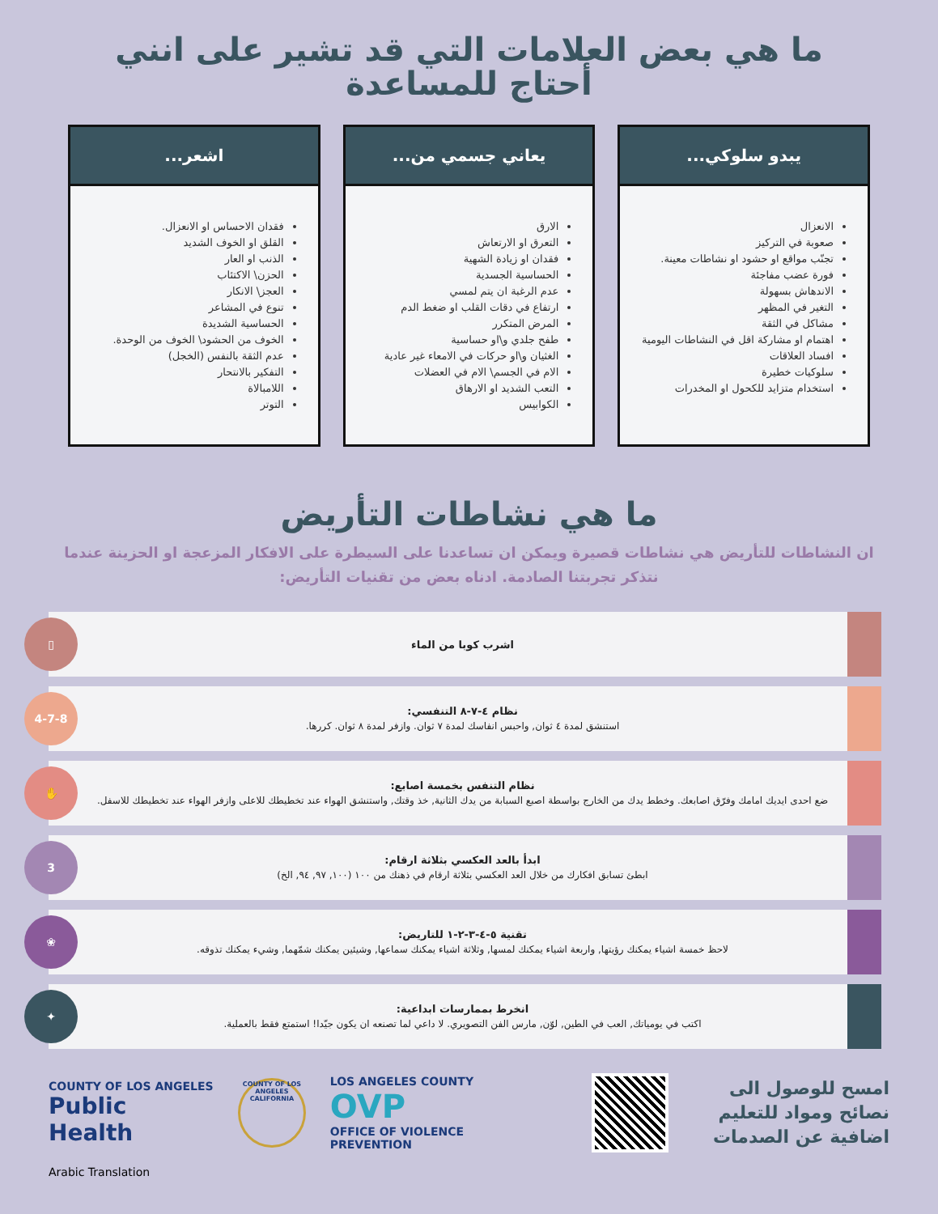ما هي بعض العلامات التي قد تشير على انني أحتاج للمساعدة
يبدو سلوكي...
الانعزال
صعوبة في التركيز
تجنّب مواقع او حشود او نشاطات معينة.
فورة عضب مفاجئة
الاندهاش بسهولة
التغير في المظهر
مشاكل في الثقة
اهتمام او مشاركة اقل في النشاطات اليومية
افساد العلاقات
سلوكيات خطيرة
استخدام متزايد للكحول او المخدرات
يعاني جسمي من...
الارق
التعرق او الارتعاش
فقدان او زيادة الشهية
الحساسية الجسدية
عدم الرغبة ان يتم لمسي
ارتفاع في دقات القلب او ضغط الدم
المرض المتكرر
طفح جلدي و\او حساسية
الغثيان و\او حركات في الامعاء غير عادية
الام في الجسم\ الام في العضلات
التعب الشديد او الارهاق
الكوابيس
اشعر...
فقدان الاحساس او الانعزال.
القلق او الخوف الشديد
الذنب او العار
الحزن\ الاكتئاب
العجز\ الانكار
تنوع في المشاعر
الحساسية الشديدة
الخوف من الحشود\ الخوف من الوحدة.
عدم الثقة بالنفس (الخجل)
التفكير بالانتحار
اللامبالاة
التوتر
ما هي نشاطات التأريض
ان النشاطات للتأريض هي نشاطات قصيرة ويمكن ان تساعدنا على السيطرة على الافكار المزعجة او الحزينة عندما نتذكر تجربتنا الصادمة. ادناه بعض من تقنيات التأريض:
اشرب كوبا من الماء
▯
نظام ٤-٧-٨ التنفسي:
استنشق لمدة ٤ ثوان, واحبس انفاسك لمدة ٧ ثوان. وازفر لمدة ٨ ثوان. كررها.
4-7-8
نظام التنفس بخمسة اصابع:
ضع احدى ايديك امامك وفرّق اصابعك. وخطط يدك من الخارج بواسطة اصبع السبابة من يدك الثانية, خذ وقتك, واستنشق الهواء عند تخطيطك للاعلى وازفر الهواء عند تخطيطك للاسفل.
✋
ابدأ بالعد العكسي بثلاثة ارقام:
ابطئ تسابق افكارك من خلال العد العكسي بثلاثة ارقام في ذهنك من ١٠٠ (١٠٠, ٩٧, ٩٤, الخ)
3
تقنية ٥-٤-٣-٢-١ للتاريض:
لاحظ خمسة اشياء يمكنك رؤيتها, واربعة اشياء يمكنك لمسها, وثلاثة اشياء يمكنك سماعها, وشيئين يمكنك شمّهما, وشيء يمكنك تذوقه.
❀
انخرط بممارسات ابداعية:
اكتب في يومياتك, العب في الطين, لوّن, مارس الفن التصويري. لا داعي لما تصنعه ان يكون جيّدا! استمتع فقط بالعملية.
✦
امسح للوصول الى نصائح ومواد للتعليم اضافية عن الصدمات
LOS ANGELES COUNTY
OVP
OFFICE OF VIOLENCE PREVENTION
COUNTY OF LOS ANGELES
CALIFORNIA
COUNTY OF LOS ANGELES
Public Health
Arabic Translation